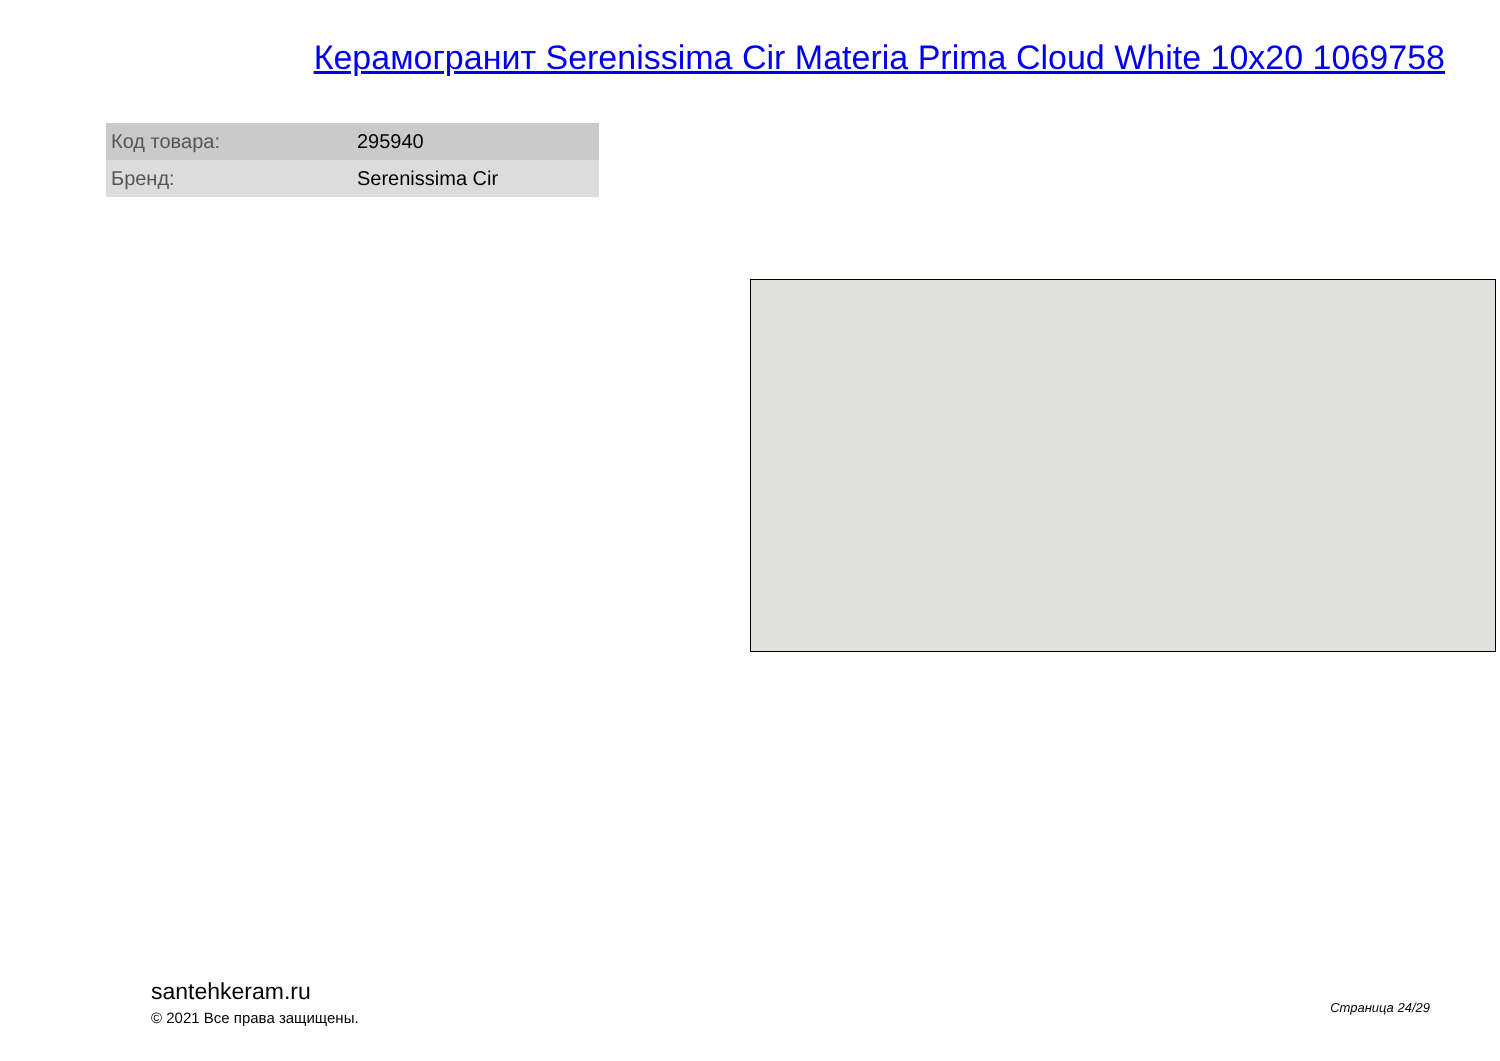Керамогранит Serenissima Cir Materia Prima Cloud White 10x20 1069758
| Код товара: | 295940 |
| Бренд: | Serenissima Cir |
santehkeram.ru
© 2021 Все права защищены.
Страница 24/29